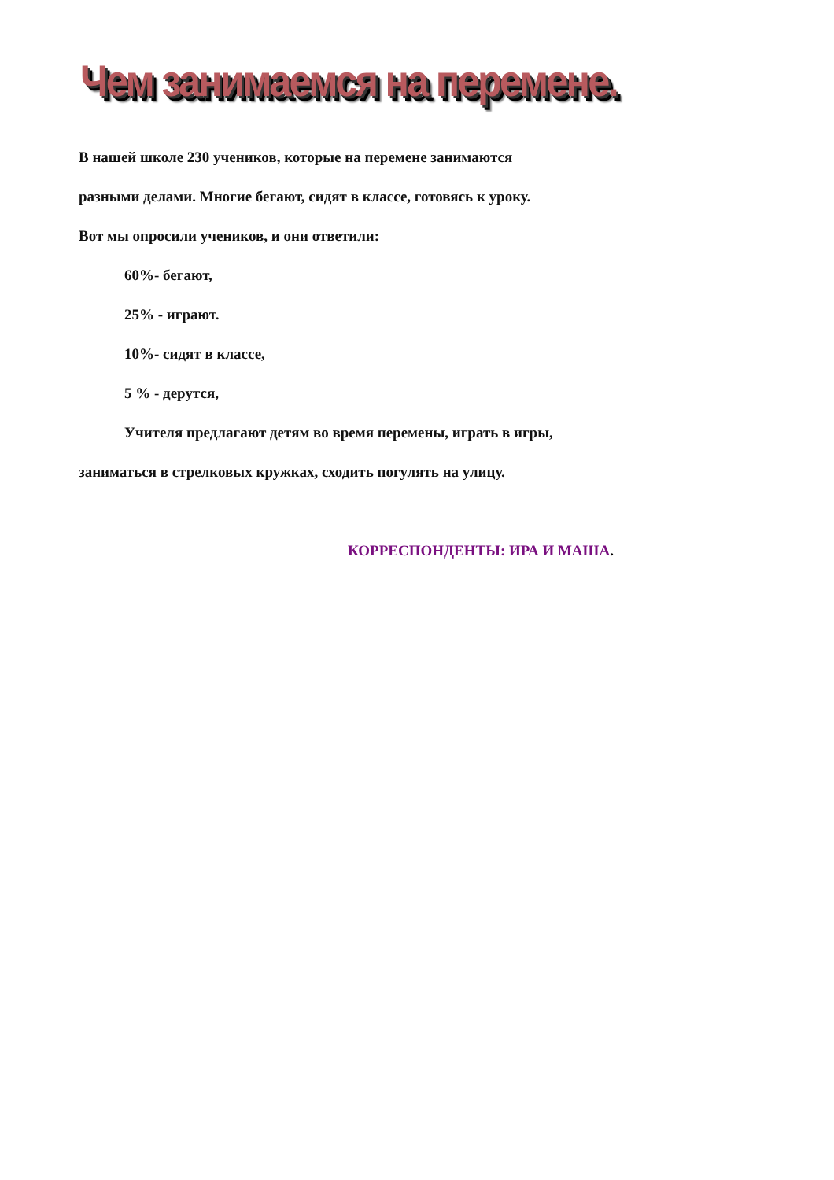Чем занимаемся на перемене.
В нашей школе 230 учеников, которые на перемене занимаются
разными делами. Многие бегают, сидят в классе, готовясь к уроку.
Вот мы опросили учеников, и они ответили:
60%- бегают,
25% - играют.
10%- сидят в классе,
5 % - дерутся,
Учителя предлагают детям во время перемены, играть в игры,
заниматься в стрелковых кружках, сходить погулять на улицу.
КОРРЕСПОНДЕНТЫ: ИРА И МАША.